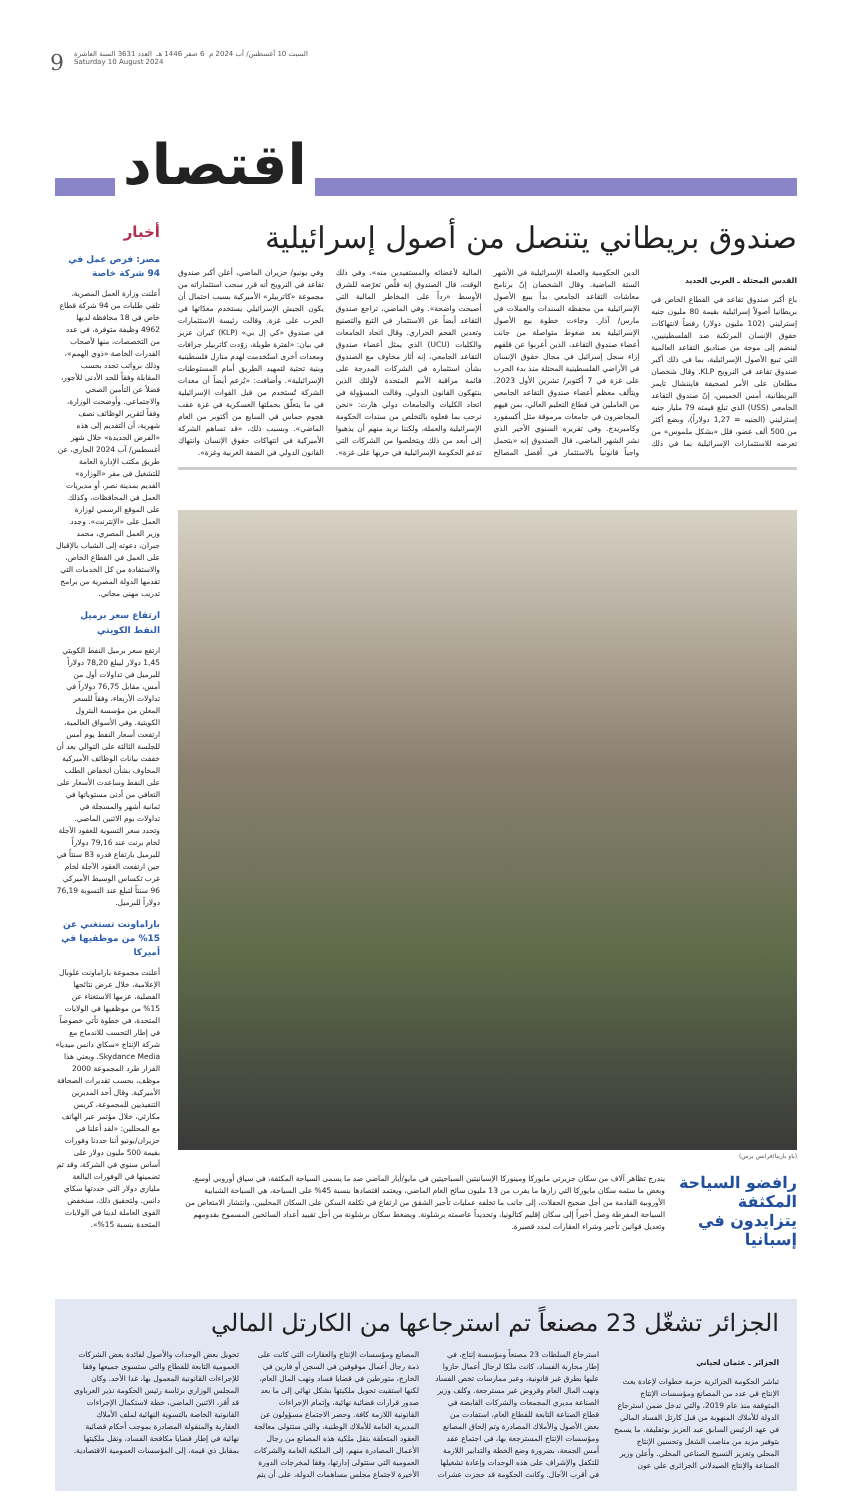9 السبت 10 أغسطس/ آب 2024 م 6 صفر 1446 هـ العدد 3631 السنة العاشرة
Saturday 10 August 2024
اقتصاد
صندوق بريطاني يتنصل من أصول إسرائيلية
القدس المحتلة ـ العربي الجديد
باع أكبر صندوق تقاعد في القطاع الخاص في بريطانيا أصولاً إسرائيلية بقيمة 80 مليون جنيه إسترليني (102 مليون دولار) رفضاً لانتهاكات حقوق الإنسان المرتكبة ضد الفلسطينيين، لينضم إلى موجة من صناديق التقاعد العالمية التي تبيع الأصول الإسرائيلية، بما في ذلك أكبر صندوق تقاعد في النرويج KLP. وقال شخصان مطلعان على الأمر لصحيفة فايننشال تايمز البريطانية، أمس الخميس، إنّ صندوق التقاعد الجامعي (USS) الذي تبلغ قيمته 79 مليار جنيه إسترليني (الجنيه = 1,27 دولاراً)، وبضع أكثر من 500 ألف عضو، قلل «بشكل ملموس» من تعرضه للاستثمارات الإسرائيلية بما في ذلك الدين الحكومية والعملة الإسرائيلية في الأشهر الستة الماضية. وقال الشخصان إنّ برنامج معاشات التقاعد الجامعي بدأ ببيع الأصول الإسرائيلية من محفظة السندات والعملات في مارس/ آذار. وجاءت خطوة بيع الأصول الإسرائيلية بعد ضغوط متواصلة من جانب أعضاء صندوق التقاعد، الذين أعربوا عن قلقهم إزاء سجل إسرائيل في مجال حقوق الإنسان في الأراضي الفلسطينية المحتلة منذ بدء الحرب على غزة في 7 أكتوبر/ تشرين الأول 2023. ويتألف معظم أعضاء صندوق التقاعد الجامعي من العاملين في قطاع التعليم العالي، بمن فيهم المحاضرون في جامعات مرموقة مثل أكسفورد وكامبريدج. وفي تقريره السنوي الأخير الذي نشر الشهر الماضي، قال الصندوق إنه «يتحمل واجباً قانونياً بالاستثمار في أفضل المصالح المالية لأعضائه والمستفيدين منه». وفي ذلك الوقت، قال الصندوق إنه قلّص تعرّضه للشرق الأوسط «رداً على المخاطر المالية التي أصبحت واضحة». وفي الماضي، تراجع صندوق التقاعد أيضاً عن الاستثمار في التبغ والتصنيع وتعدين الفحم الحراري. وقال اتحاد الجامعات والكليات (UCU) الذي يمثل أعضاء صندوق التقاعد الجامعي، إنه أثار مخاوف مع الصندوق بشأن استثماره في الشركات المدرجة على قائمة مراقبة الأمم المتحدة لأولئك الذين ينتهكون القانون الدولي. وقالت المسؤولة في اتحاد الكليات والجامعات دولي هارت: «نحن نرحب بما فعلوه بالتخلص من سندات الحكومة الإسرائيلية والعملة، ولكننا نريد منهم أن يذهبوا إلى أبعد من ذلك ويتخلصوا من الشركات التي تدعم الحكومة الإسرائيلية في حربها على غزة». وفي يونيو/ حزيران الماضي، أعلن أكبر صندوق تقاعد في النرويج أنه قرر سحب استثماراته من مجموعة «كاتربيلر» الأميركية بسبب احتمال أن يكون الجيش الإسرائيلي يستخدم معدّاتها في الحرب على غزة. وقالت رئيسة الاستثمارات في صندوق «كي إل بي» (KLP) كيران عزيز في بيان: «لفترة طويلة، زوّدت كاتربيلر جرافات ومعدات أخرى استُخدمت لهدم منازل فلسطينية وبنية تحتية لتمهيد الطريق أمام المستوطنات الإسرائيلية». وأضافت: «يُزعم أيضاً أن معدات الشركة تُستخدم من قبل القوات الإسرائيلية في ما يتعلّق بحملتها العسكرية في غزة عقب هجوم حماس في السابع من أكتوبر من العام الماضي». وبسبب ذلك، «قد تساهم الشركة الأميركية في انتهاكات حقوق الإنسان وانتهاك القانون الدولي في الضفة الغربية وغزة».
(باو بارينا/فرانس برس)
رافضو السياحة المكثفة يتزايدون في إسبانيا
يندرج تظاهر آلاف من سكان جزيرتي مايوركا ومينوركا الإسبانيتين السياحيتين في مايو/أيار الماضي ضد ما يسمى السياحة المكثفة، في سياق أوروبي أوسع. وبعض ما سئمه سكان مايوركا التي زارها ما يقرب من 13 مليون سائح العام الماضي، ويعتمد اقتصادها بنسبة 45% على السياحة، هي السياحة الشبابية الأوروبية القادمة من أجل ضجيج الحفلات، إلى جانب ما تخلفه عمليات تأجير الشقق من ارتفاع في تكلفة السكن على السكان المحليين. وانتشار الامتعاض من السياحة المفرطة وصل أخيراً إلى سكان إقليم كتالونيا، وتحديداً عاصمته برشلونة. ويضغط سكان برشلونة من أجل تقييد أعداد السائحين المسموح بقدومهم وتعديل قوانين تأجير وشراء العقارات لمدد قصيرة.
أخبار
مصر: فرص عمل في 94 شركة خاصة
أعلنت وزارة العمل المصرية، تلقي طلبات من 94 شركة قطاع خاص في 18 محافظة لديها 4962 وظيفة متوفرة، في عدد من التخصصات، منها لأصحاب القدرات الخاصة «ذوي الهمم»، وذلك برواتب تحدد بحسب المقابلة وفقاً للحد الأدنى للأجور، فضلاً عن التأمين الصحي والاجتماعي. وأوضحت الوزارة، وفقاً لتقرير الوظائف نصف شهرية، أن التقديم إلى هذه «الفرص الجديدة» خلال شهر أغسطس/ آب 2024 الجاري، عن طريق مكتب الإدارة العامة للتشغيل في مقر «الوزارة» القديم بمدينة نصر، أو مديريات العمل في المحافظات، وكذلك على الموقع الرسمي لوزارة العمل على «الإنترنت». وجدد وزير العمل المصري، محمد جبران، دعوته إلى الشباب بالإقبال على العمل في القطاع الخاص، والاستفادة من كل الخدمات التي تقدمها الدولة المصرية من برامج تدريب مهني مجاني.
ارتفاع سعر برميل النفط الكويتي
ارتفع سعر برميل النفط الكويتي 1,45 دولار ليبلغ 78,20 دولاراً للبرميل في تداولات أول من أمس، مقابل 76,75 دولاراً في تداولات الأربعاء، وفقاً للسعر المعلن من مؤسسة البترول الكويتية. وفي الأسواق العالمية، ارتفعت أسعار النفط يوم أمس للجلسة الثالثة على التوالي بعد أن خففت بيانات الوظائف الأميركية المخاوف بشأن انخفاض الطلب على النفط وساعدت الأسعار على التعافي من أدنى مستوياتها في ثمانية أشهر والمسجلة في تداولات يوم الاثنين الماضي. وتحدد سعر التسوية للعقود الآجلة لخام برنت عند 79,16 دولاراً للبرميل بارتفاع قدره 83 سنتاً في حين ارتفعت العقود الآجلة لخام غرب تكساس الوسيط الأميركي 96 سنتاً لتبلغ عند التسوية 76,19 دولاراً للبرميل.
باراماونت تستغني عن 15% من موظفيها في أميركا
أعلنت مجموعة باراماونت غلوبال الإعلامية، خلال عرض نتائجها الفصلية، عزمها الاستغناء عن 15% من موظفيها في الولايات المتحدة، في خطوة تأتي خصوصاً في إطار التحسب للاندماج مع شركة الإنتاج «سكاي دانس ميديا» Skydance Media. ويعني هذا القرار طرد المجموعة 2000 موظف، بحسب تقديرات الصحافة الأميركية. وقال أحد المديرين التنفيذيين للمجموعة، كريس مكارثي، خلال مؤتمر عبر الهاتف مع المحللين: «لقد أعلنا في حزيران/يونيو أننا حددنا وفورات بقيمة 500 مليون دولار على أساس سنوي في الشركة، وقد تم تضمينها في الوفورات البالغة مليارَي دولار التي حددتها سكاي دانس. ولتحقيق ذلك، سنخفض القوى العاملة لدينا في الولايات المتحدة بنسبة 15%».
الجزائر تشغّل 23 مصنعاً تم استرجاعها من الكارتل المالي
الجزائر ـ عثمان لحياني
تباشر الحكومة الجزائرية حزمة خطوات لإعادة بعث الإنتاج في عدد من المصانع ومؤسسات الإنتاج المتوقفة منذ عام 2019، والتي تدخل ضمن استرجاع الدولة للأملاك المنهوبة من قبل كارتل الفساد المالي في عهد الرئيس السابق عبد العزيز بوتفليقة، ما يسمح بتوفير مزيد من مناصب الشغل وتحسين الإنتاج المحلي وتعزيز النسيج الصناعي المحلي. وأعلن وزير الصناعة والإنتاج الصيدلاني الجزائري علي عون استرجاع السلطات 23 مصنعاً ومؤسسة إنتاج، في إطار محاربة الفساد، كانت ملكا لرجال أعمال حازوا عليها بطرق غير قانونية، وعبر ممارسات تخص الفساد ونهب المال العام وقروض غير مسترجعة. وكلف وزير الصناعة مديري المجمعات والشركات القابضة في قطاع الصناعة التابعة للقطاع العام، استفادت من بعض الأصول والأملاك المصادرة وتم إلحاق المصانع ومؤسسات الإنتاج المسترجعة بها، في اجتماع عقد أمس الجمعة، بضرورة وضع الخطة والتدابير اللازمة للتكفل والإشراف على هذه الوحدات وإعادة تشغيلها في أقرب الآجال. وكانت الحكومة قد حجزت عشرات المصانع ومؤسسات الإنتاج والعقارات التي كانت على ذمة رجال أعمال موقوفين في السجن أو فارين في الخارج، متورطين في قضايا فساد ونهب المال العام، لكنها استقبت تحويل ملكيتها بشكل نهائي إلى ما بعد صدور قرارات قضائية نهائية، وإتمام الإجراءات القانونية اللازمة كافة. وحضر الاجتماع مسؤولون عن المديرية العامة للأملاك الوطنية، والتي ستتولى معالجة العقود المتعلقة بنقل ملكية هذه المصانع من رجال الأعمال المصادرة منهم، إلى الملكية العامة والشركات العمومية التي ستتولى إدارتها، وفقا لمخرجات الدورة الأخيرة لاجتماع مجلس مساهمات الدولة، على أن يتم تحويل بعض الوحدات والأصول لفائدة بعض الشركات العمومية التابعة للقطاع والتي ستسوى جميعها وفقا للإجراءات القانونية المعمول بها، غدا الأحد. وكان المجلس الوزاري برئاسة رئيس الحكومة نذير العرباوي قد أقر، الاثنين الماضي، خطة لاستكمال الإجراءات القانونية الخاصة بالتسوية النهائية لملف الأملاك العقارية والمنقولة المصادرة بموجب أحكام قضائية نهائية في إطار قضايا مكافحة الفساد، ونقل ملكيتها بمقابل ذي قيمة، إلى المؤسسات العمومية الاقتصادية.